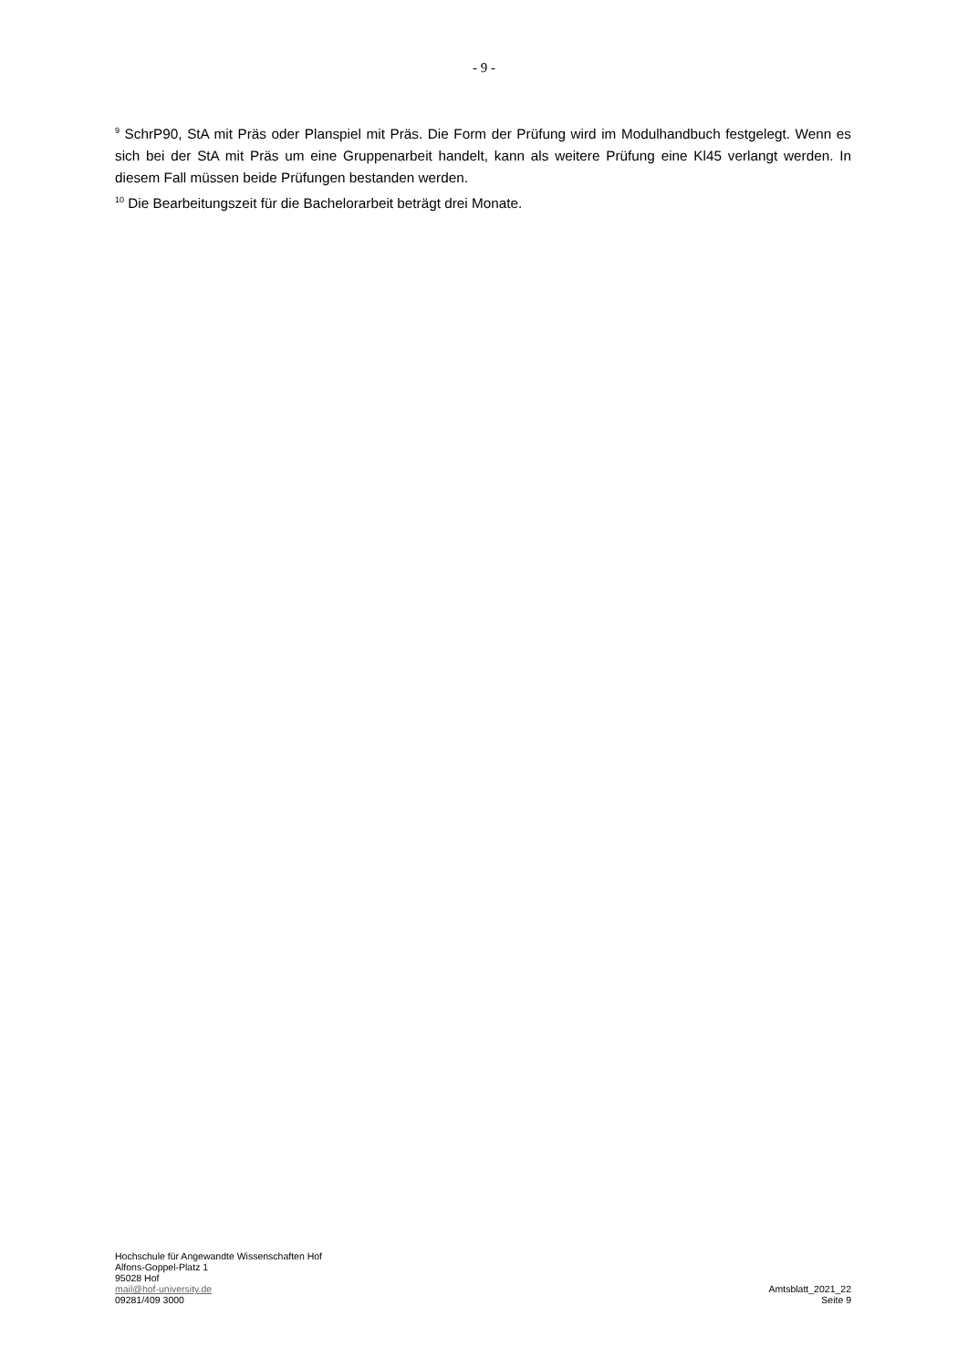- 9 -
<sup>9</sup> SchrP90, StA mit Präs oder Planspiel mit Präs. Die Form der Prüfung wird im Modulhandbuch festgelegt. Wenn es sich bei der StA mit Präs um eine Gruppenarbeit handelt, kann als weitere Prüfung eine Kl45 verlangt werden. In diesem Fall müssen beide Prüfungen bestanden werden.
<sup>10</sup> Die Bearbeitungszeit für die Bachelorarbeit beträgt drei Monate.
Hochschule für Angewandte Wissenschaften Hof
Alfons-Goppel-Platz 1
95028 Hof
mail@hof-university.de
09281/409 3000
Amtsblatt_2021_22
Seite 9